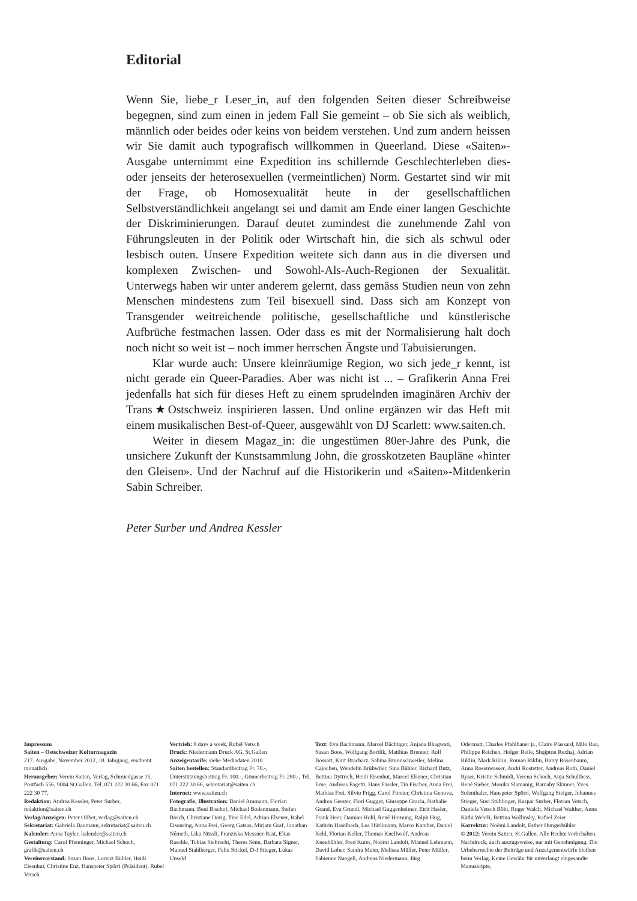Editorial
Wenn Sie, liebe_r Leser_in, auf den folgenden Seiten dieser Schreibweise begegnen, sind zum einen in jedem Fall Sie gemeint – ob Sie sich als weiblich, männlich oder beides oder keins von beidem verstehen. Und zum andern heissen wir Sie damit auch typografisch willkommen in Queerland. Diese «Saiten»-Ausgabe unternimmt eine Expedition ins schillernde Geschlechterleben dies- oder jenseits der heterosexuellen (vermeintlichen) Norm. Gestartet sind wir mit der Frage, ob Homosexualität heute in der gesellschaftlichen Selbstverständlichkeit angelangt sei und damit am Ende einer langen Geschichte der Diskriminierungen. Darauf deutet zumindest die zunehmende Zahl von Führungsleuten in der Politik oder Wirtschaft hin, die sich als schwul oder lesbisch outen. Unsere Expedition weitete sich dann aus in die diversen und komplexen Zwischen- und Sowohl-Als-Auch-Regionen der Sexualität. Unterwegs haben wir unter anderem gelernt, dass gemäss Studien neun von zehn Menschen mindestens zum Teil bisexuell sind. Dass sich am Konzept von Transgender weitreichende politische, gesellschaftliche und künstlerische Aufbrüche festmachen lassen. Oder dass es mit der Normalisierung halt doch noch nicht so weit ist – noch immer herrschen Ängste und Tabuisierungen.
Klar wurde auch: Unsere kleinräumige Region, wo sich jede_r kennt, ist nicht gerade ein Queer-Paradies. Aber was nicht ist ... – Grafikerin Anna Frei jedenfalls hat sich für dieses Heft zu einem sprudelnden imaginären Archiv der Trans★Ostschweiz inspirieren lassen. Und online ergänzen wir das Heft mit einem musikalischen Best-of-Queer, ausgewählt von DJ Scarlett: www.saiten.ch.
Weiter in diesem Magaz_in: die ungestümen 80er-Jahre des Punk, die unsichere Zukunft der Kunstsammlung John, die grosskotzeten Baupläne «hinter den Gleisen». Und der Nachruf auf die Historikerin und «Saiten»-Mitdenkerin Sabin Schreiber.
Peter Surber und Andrea Kessler
Impressum
Saiten – Ostschweizer Kulturmagazin
217. Ausgabe, November 2012, 18. Jahrgang, erscheint monatlich
Herausgeber: Verein Saiten, Verlag, Schmiedgasse 15, Postfach 556, 9004 St.Gallen, Tel. 071 222 30 66, Fax 071 222 30 77,
Redaktion: Andrea Kessler, Peter Surber, redaktion@saiten.ch
Verlag/Anzeigen: Peter Olibet, verlag@saiten.ch
Sekretariat: Gabriela Baumann, sekretariat@saiten.ch
Kalender: Anna Tayler, kalender@saiten.ch
Gestaltung: Carol Pfenninger, Michael Schoch, grafik@saiten.ch
Vereinsvorstand: Susan Boos, Lorenz Bühler, Heidi Eisenhut, Christine Enz, Hanspeter Spörri (Präsident), Rubel Vetsch
Vertrieb: 8 days a week, Rubel Vetsch
Druck: Niedermann Druck AG, St.Gallen
Anzeigentarife: siehe Mediadaten 2010
Saiten bestellen: Standardbeitrag Fr. 70.-, Unterstützungsbeitrag Fr. 100.-, Gönnerbeitrag Fr. 280.-, Tel. 071 222 30 66, sekretariat@saiten.ch
Internet: www.saiten.ch
Fotografie, Illustration: Daniel Ammann, Florian Bachmann, Beni Bischof, Michael Bodenmann, Stefan Bösch, Christiane Dörig, Tine Edel, Adrian Elsener, Rahel Eisenring, Anna Frei, Georg Gatsas, Mirjam Graf, Jonathan Németh, Lika Nüssli, Franziska Messner-Rast, Elias Raschle, Tobias Siebrecht, Theres Senn, Barbara Signer, Manuel Stahlberger, Felix Stickel, D-J Stieger, Lukas Unseld
Text: Eva Bachmann, Marcel Bächtiger, Anjana Bhagwati, Susan Boos, Wolfgang Bortlik, Matthias Brenner, Rolf Bossart, Kurt Bracharz, Sabina Brunnschweiler, Melina Cajochen, Wendelin Brühwiler, Sina Bühler, Richard Butz, Bettina Dyttrich, Heidi Eisenhut, Marcel Elsener, Christian Erne, Andreas Fagetti, Hans Fässler, Tin Fischer, Anna Frei, Mathias Frei, Silvio Frigg, Carol Forster, Christina Genova, Andrea Gerster, Flori Gugger, Giuseppe Gracia, Nathalie Grand, Eva Grundl, Michael Guggenheimer, Etrit Hasler, Frank Heer, Damian Hohl, René Hornung, Ralph Hug, Kathrin Haselbach, Lea Hürlimann, Marco Kamber, Daniel Kehl, Florian Keller, Thomas Knellwolf, Andreas Kneubühler, Fred Kurer, Noëmi Landolt, Manuel Lehmann, David Loher, Sandra Meier, Melissa Müller, Peter Müller, Fabienne Naegeli, Andreas Niedermann, Jürg
Odermatt, Charles Pfahlbauer jr., Claire Plassard, Milo Rau, Philippe Reichen, Holger Reile, Shqipton Rexhaj, Adrian Riklin, Mark Riklin, Roman Riklin, Harry Rosenbaum, Anna Rosenwasser, Andri Rostetter, Andreas Roth, Daniel Ryser, Kristin Schmidt, Verena Schoch, Anja Schulthess, René Sieber, Monika Slamanig, Barnaby Skinner, Yves Solenthaler, Hanspeter Spörri, Wolfgang Steiger, Johannes Stieger, Susi Stühlinger, Kaspar Surber, Florian Vetsch, Daniela Vetsch Böhi, Roger Walch, Michael Walther, Anne Käthi Wehrli, Bettina Wollinsky, Rafael Zeier
Korrektur: Noëmi Landolt, Esther Hungerbühler
© 2012: Verein Saiten, St.Gallen. Alle Rechte vorbehalten. Nachdruck, auch auszugsweise, nur mit Genehmigung. Die Urheberrechte der Beiträge und Anzeigenentwürfe bleiben beim Verlag. Keine Gewähr für unverlangt eingesandte Manuskripte,